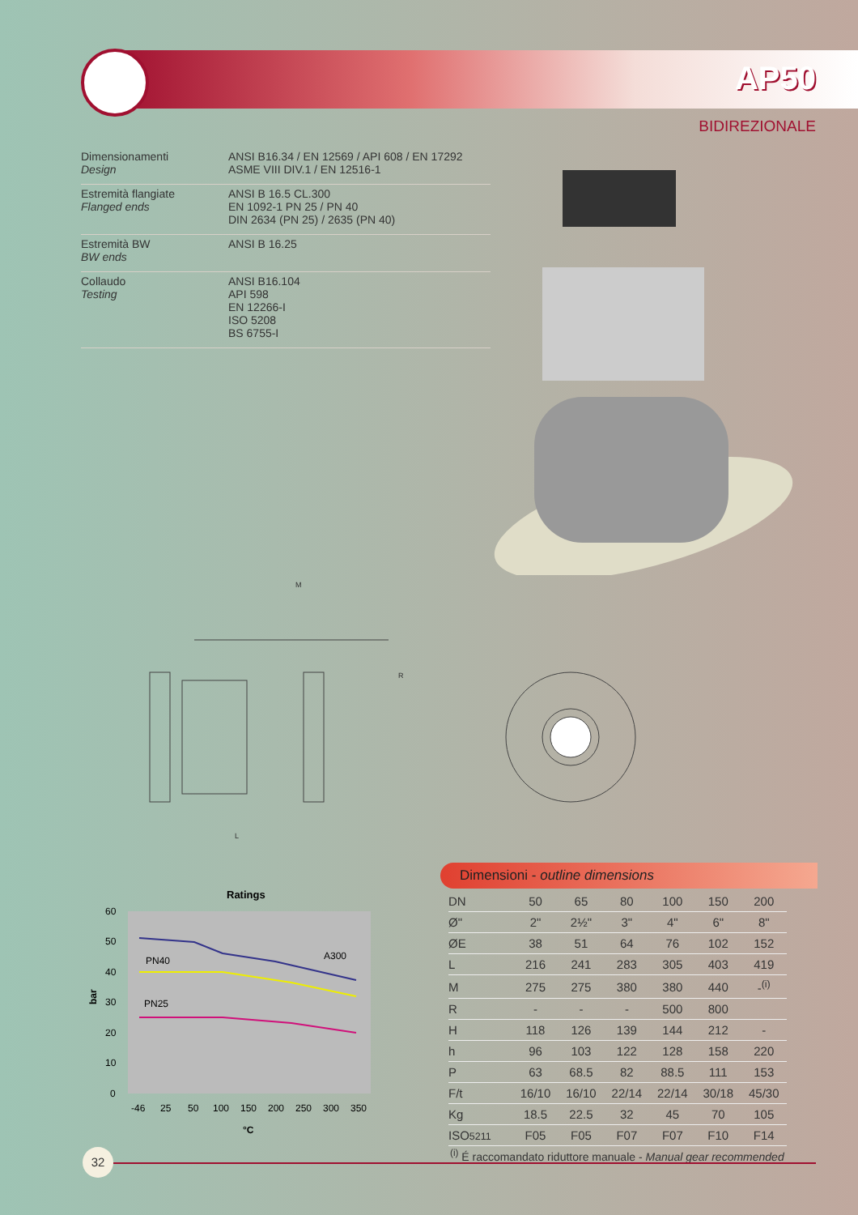AP50
BIDIREZIONALE
| Dimensionamenti Design | ANSI B16.34 / EN 12569 / API 608 / EN 17292 ASME VIII DIV.1 / EN 12516-1 |
| Estremità flangiate Flanged ends | ANSI B 16.5 CL.300 EN 1092-1 PN 25 / PN 40 DIN 2634 (PN 25) / 2635 (PN 40) |
| Estremità BW BW ends | ANSI B 16.25 |
| Collaudo Testing | ANSI B16.104 API 598 EN 12266-I ISO 5208 BS 6755-I |
M
L
R
Ratings
PN40
A300
PN25
60
50
40
30
20
10
0
-46
25
50
100
150
200
250
300
350
°C
bar
Dimensioni - outline dimensions
| DN | 50 | 65 | 80 | 100 | 150 | 200 |
| Ø" | 2" | 2½" | 3" | 4" | 6" | 8" |
| ØE | 38 | 51 | 64 | 76 | 102 | 152 |
| L | 216 | 241 | 283 | 305 | 403 | 419 |
| M | 275 | 275 | 380 | 380 | 440 | -<sup>(i)</sup> |
| R | - | - | - | 500 | 800 | |
| H | 118 | 126 | 139 | 144 | 212 | - |
| h | 96 | 103 | 122 | 128 | 158 | 220 |
| P | 63 | 68.5 | 82 | 88.5 | 111 | 153 |
| F/t | 16/10 | 16/10 | 22/14 | 22/14 | 30/18 | 45/30 |
| Kg | 18.5 | 22.5 | 32 | 45 | 70 | 105 |
| ISO 5211 | F05 | F05 | F07 | F07 | F10 | F14 |
<sup>(i)</sup> É raccomandato riduttore manuale - Manual gear recommended
32